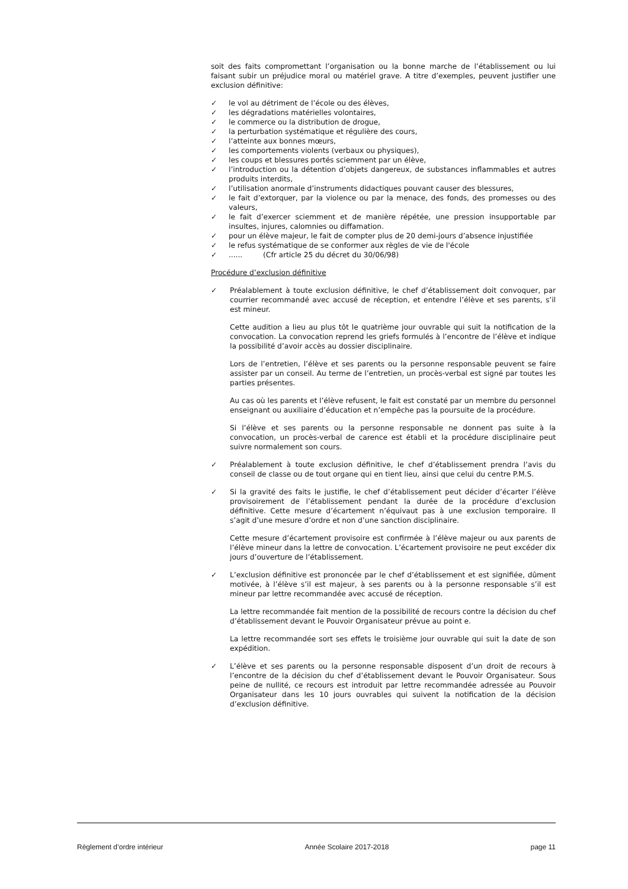soit des faits compromettant l’organisation ou la bonne marche de l’établissement ou lui faisant subir un préjudice moral ou matériel grave. A titre d’exemples, peuvent justifier une exclusion définitive:
✓ le vol au détriment de l’école ou des élèves,
✓ les dégradations matérielles volontaires,
✓ le commerce ou la distribution de drogue,
✓ la perturbation systématique et régulière des cours,
✓ l’atteinte aux bonnes mœurs,
✓ les comportements violents (verbaux ou physiques),
✓ les coups et blessures portés sciemment par un élève,
✓ l’introduction ou la détention d’objets dangereux, de substances inflammables et autres produits interdits,
✓ l’utilisation anormale d’instruments didactiques pouvant causer des blessures,
✓ le fait d’extorquer, par la violence ou par la menace, des fonds, des promesses ou des valeurs,
✓ le fait d’exercer sciemment et de manière répétée, une pression insupportable par insultes, injures, calomnies ou diffamation.
✓ pour un élève majeur, le fait de compter plus de 20 demi-jours d’absence injustifiée
✓ le refus systématique de se conformer aux règles de vie de l'école
✓...... (Cfr article 25 du décret du 30/06/98)
Procédure d’exclusion définitive
✓ Préalablement à toute exclusion définitive, le chef d’établissement doit convoquer, par courrier recommandé avec accusé de réception, et entendre l’élève et ses parents, s’il est mineur.
Cette audition a lieu au plus tôt le quatrième jour ouvrable qui suit la notification de la convocation. La convocation reprend les griefs formulés à l’encontre de l’élève et indique la possibilité d’avoir accès au dossier disciplinaire.
Lors de l’entretien, l’élève et ses parents ou la personne responsable peuvent se faire assister par un conseil. Au terme de l’entretien, un procès-verbal est signé par toutes les parties présentes.
Au cas où les parents et l’élève refusent, le fait est constaté par un membre du personnel enseignant ou auxiliaire d’éducation et n’empêche pas la poursuite de la procédure.
Si l’élève et ses parents ou la personne responsable ne donnent pas suite à la convocation, un procès-verbal de carence est établi et la procédure disciplinaire peut suivre normalement son cours.
✓ Préalablement à toute exclusion définitive, le chef d’établissement prendra l’avis du conseil de classe ou de tout organe qui en tient lieu, ainsi que celui du centre P.M.S.
✓ Si la gravité des faits le justifie, le chef d’établissement peut décider d’écarter l’élève provisoirement de l’établissement pendant la durée de la procédure d’exclusion définitive. Cette mesure d’écartement n’équivaut pas à une exclusion temporaire. Il s’agit d’une mesure d’ordre et non d’une sanction disciplinaire.
Cette mesure d’écartement provisoire est confirmée à l’élève majeur ou aux parents de l’élève mineur dans la lettre de convocation. L’écartement provisoire ne peut excéder dix jours d’ouverture de l’établissement.
✓ L’exclusion définitive est prononcée par le chef d’établissement et est signifiée, dûment motivée, à l’élève s’il est majeur, à ses parents ou à la personne responsable s’il est mineur par lettre recommandée avec accusé de réception.
La lettre recommandée fait mention de la possibilité de recours contre la décision du chef d’établissement devant le Pouvoir Organisateur prévue au point e.
La lettre recommandée sort ses effets le troisième jour ouvrable qui suit la date de son expédition.
✓ L’élève et ses parents ou la personne responsable disposent d’un droit de recours à l’encontre de la décision du chef d’établissement devant le Pouvoir Organisateur. Sous peine de nullité, ce recours est introduit par lettre recommandée adressée au Pouvoir Organisateur dans les 10 jours ouvrables qui suivent la notification de la décision d’exclusion définitive.
Règlement d’ordre intérieur Année Scolaire 2017-2018 page 11